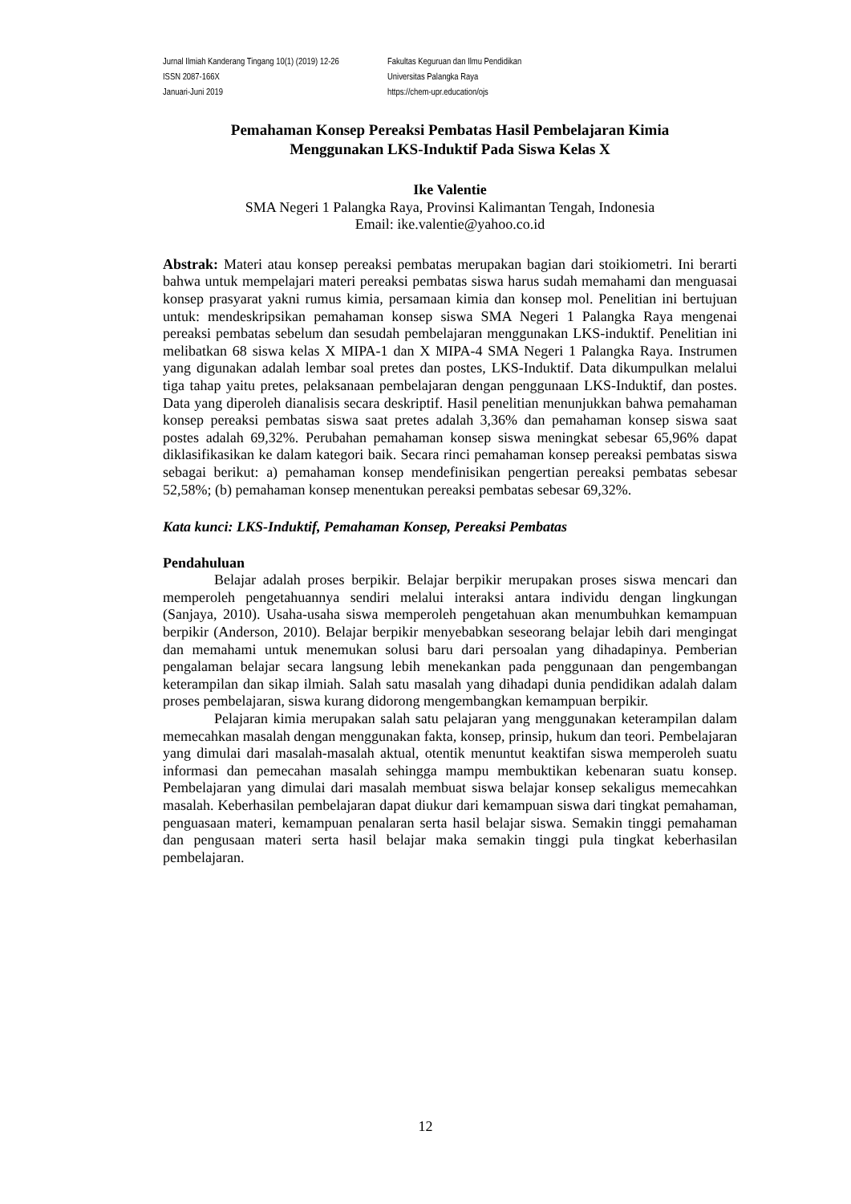Jurnal Ilmiah Kanderang Tingang 10(1) (2019) 12-26
ISSN 2087-166X
Januari-Juni 2019
Fakultas Keguruan dan Ilmu Pendidikan
Universitas Palangka Raya
https://chem-upr.education/ojs
Pemahaman Konsep Pereaksi Pembatas Hasil Pembelajaran Kimia
Menggunakan LKS-Induktif Pada Siswa Kelas X
Ike Valentie
SMA Negeri 1 Palangka Raya, Provinsi Kalimantan Tengah, Indonesia
Email: ike.valentie@yahoo.co.id
Abstrak: Materi atau konsep pereaksi pembatas merupakan bagian dari stoikiometri. Ini berarti bahwa untuk mempelajari materi pereaksi pembatas siswa harus sudah memahami dan menguasai konsep prasyarat yakni rumus kimia, persamaan kimia dan konsep mol. Penelitian ini bertujuan untuk: mendeskripsikan pemahaman konsep siswa SMA Negeri 1 Palangka Raya mengenai pereaksi pembatas sebelum dan sesudah pembelajaran menggunakan LKS-induktif. Penelitian ini melibatkan 68 siswa kelas X MIPA-1 dan X MIPA-4 SMA Negeri 1 Palangka Raya. Instrumen yang digunakan adalah lembar soal pretes dan postes, LKS-Induktif. Data dikumpulkan melalui tiga tahap yaitu pretes, pelaksanaan pembelajaran dengan penggunaan LKS-Induktif, dan postes. Data yang diperoleh dianalisis secara deskriptif. Hasil penelitian menunjukkan bahwa pemahaman konsep pereaksi pembatas siswa saat pretes adalah 3,36% dan pemahaman konsep siswa saat postes adalah 69,32%. Perubahan pemahaman konsep siswa meningkat sebesar 65,96% dapat diklasifikasikan ke dalam kategori baik. Secara rinci pemahaman konsep pereaksi pembatas siswa sebagai berikut: a) pemahaman konsep mendefinisikan pengertian pereaksi pembatas sebesar 52,58%; (b) pemahaman konsep menentukan pereaksi pembatas sebesar 69,32%.
Kata kunci: LKS-Induktif, Pemahaman Konsep, Pereaksi Pembatas
Pendahuluan
Belajar adalah proses berpikir. Belajar berpikir merupakan proses siswa mencari dan memperoleh pengetahuannya sendiri melalui interaksi antara individu dengan lingkungan (Sanjaya, 2010). Usaha-usaha siswa memperoleh pengetahuan akan menumbuhkan kemampuan berpikir (Anderson, 2010). Belajar berpikir menyebabkan seseorang belajar lebih dari mengingat dan memahami untuk menemukan solusi baru dari persoalan yang dihadapinya. Pemberian pengalaman belajar secara langsung lebih menekankan pada penggunaan dan pengembangan keterampilan dan sikap ilmiah. Salah satu masalah yang dihadapi dunia pendidikan adalah dalam proses pembelajaran, siswa kurang didorong mengembangkan kemampuan berpikir.
Pelajaran kimia merupakan salah satu pelajaran yang menggunakan keterampilan dalam memecahkan masalah dengan menggunakan fakta, konsep, prinsip, hukum dan teori. Pembelajaran yang dimulai dari masalah-masalah aktual, otentik menuntut keaktifan siswa memperoleh suatu informasi dan pemecahan masalah sehingga mampu membuktikan kebenaran suatu konsep. Pembelajaran yang dimulai dari masalah membuat siswa belajar konsep sekaligus memecahkan masalah. Keberhasilan pembelajaran dapat diukur dari kemampuan siswa dari tingkat pemahaman, penguasaan materi, kemampuan penalaran serta hasil belajar siswa. Semakin tinggi pemahaman dan pengusaan materi serta hasil belajar maka semakin tinggi pula tingkat keberhasilan pembelajaran.
12